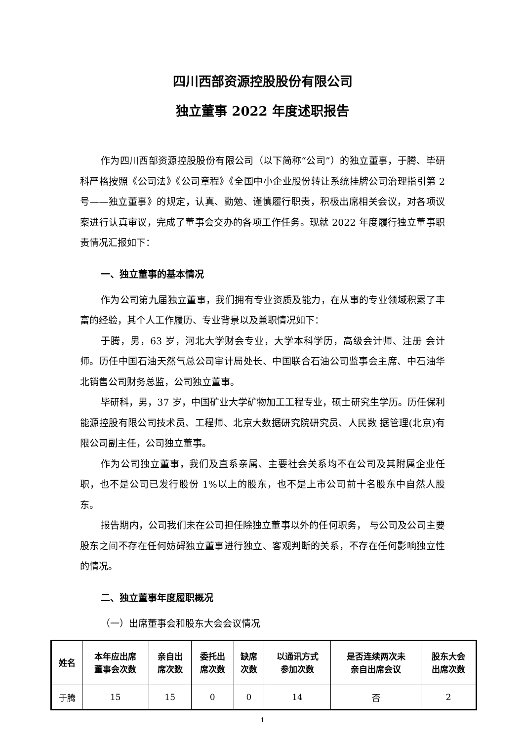四川西部资源控股股份有限公司
独立董事 2022 年度述职报告
作为四川西部资源控股股份有限公司（以下简称“公司”）的独立董事，于腾、毕研科严格按照《公司法》《公司章程》《全国中小企业股份转让系统挂牌公司治理指引第 2 号——独立董事》的规定，认真、勤勉、谨慎履行职责，积极出席相关会议，对各项议案进行认真审议，完成了董事会交办的各项工作任务。现就 2022 年度履行独立董事职责情况汇报如下：
一、独立董事的基本情况
作为公司第九届独立董事，我们拥有专业资质及能力，在从事的专业领域积累了丰富的经验，其个人工作履历、专业背景以及兼职情况如下：
于腾，男，63 岁，河北大学财会专业，大学本科学历，高级会计师、注册 会计师。历任中国石油天然气总公司审计局处长、中国联合石油公司监事会主席、中石油华北销售公司财务总监，公司独立董事。
毕研科，男，37 岁，中国矿业大学矿物加工工程专业，硕士研究生学历。历任保利能源控股有限公司技术员、工程师、北京大数据研究院研究员、人民数 据管理(北京)有限公司副主任，公司独立董事。
作为公司独立董事，我们及直系亲属、主要社会关系均不在公司及其附属企业任职，也不是公司已发行股份 1%以上的股东，也不是上市公司前十名股东中自然人股东。
报告期内，公司我们未在公司担任除独立董事以外的任何职务， 与公司及公司主要股东之间不存在任何妨碍独立董事进行独立、客观判断的关系，不存在任何影响独立性的情况。
二、独立董事年度履职概况
（一）出席董事会和股东大会会议情况
| 姓名 | 本年应出席 董事会次数 | 亲自出 席次数 | 委托出 席次数 | 缺席 次数 | 以通讯方式 参加次数 | 是否连续两次未 亲自出席会议 | 股东大会 出席次数 |
| --- | --- | --- | --- | --- | --- | --- | --- |
| 于腾 | 15 | 15 | 0 | 0 | 14 | 否 | 2 |
1